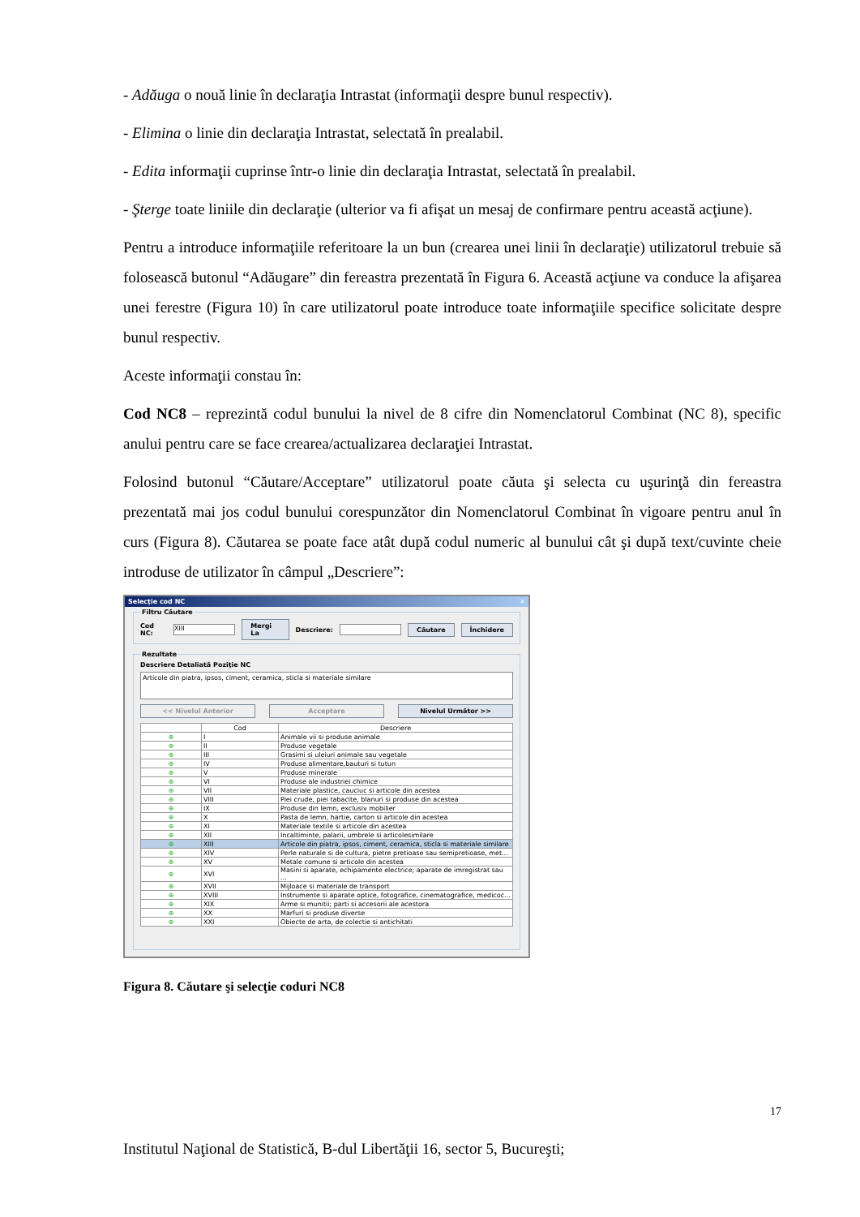- Adăuga o nouă linie în declaraţia Intrastat (informaţii despre bunul respectiv).
- Elimina o linie din declaraţia Intrastat, selectată în prealabil.
- Edita informaţii cuprinse într-o linie din declaraţia Intrastat, selectată în prealabil.
- Şterge toate liniile din declaraţie (ulterior va fi afişat un mesaj de confirmare pentru această acţiune).
Pentru a introduce informaţiile referitoare la un bun (crearea unei linii în declaraţie) utilizatorul trebuie să folosească butonul “Adăugare” din fereastra prezentată în Figura 6. Această acţiune va conduce la afişarea unei ferestre (Figura 10) în care utilizatorul poate introduce toate informaţiile specifice solicitate despre bunul respectiv.
Aceste informaţii constau în:
Cod NC8 – reprezintă codul bunului la nivel de 8 cifre din Nomenclatorul Combinat (NC 8), specific anului pentru care se face crearea/actualizarea declaraţiei Intrastat.
Folosind butonul “Căutare/Acceptare” utilizatorul poate căuta şi selecta cu uşurinţă din fereastra prezentată mai jos codul bunului corespunzător din Nomenclatorul Combinat în vigoare pentru anul în curs (Figura 8). Căutarea se poate face atât după codul numeric al bunului cât şi după text/cuvinte cheie introduse de utilizator în câmpul „Descriere”:
Selecţie cod NC ✕
Filtru Căutare
Cod NC: XIII Mergi La Descriere: Căutare Închidere
Rezultate
Descriere Detaliată Poziţie NC
Articole din piatra, ipsos, ciment, ceramica, sticla si materiale similare
<< Nivelul Anterior Acceptare Nivelul Următor >>
| | Cod | Descriere |
| --- | --- | --- |
| ⊕ | I | Animale vii si produse animale |
| ⊕ | II | Produse vegetale |
| ⊕ | III | Grasimi si uleiuri animale sau vegetale |
| ⊕ | IV | Produse alimentare,bauturi si tutun |
| ⊕ | V | Produse minerale |
| ⊕ | VI | Produse ale industriei chimice |
| ⊕ | VII | Materiale plastice, cauciuc si articole din acestea |
| ⊕ | VIII | Piei crude, piei tabacite, blanuri si produse din acestea |
| ⊕ | IX | Produse din lemn, exclusiv mobilier |
| ⊕ | X | Pasta de lemn, hartie, carton si articole din acestea |
| ⊕ | XI | Materiale textile si articole din acestea |
| ⊕ | XII | Incaltiminte, palarii, umbrele si articolesimilare |
| ⊕ | XIII | Articole din piatra, ipsos, ciment, ceramica, sticla si materiale similare |
| ⊕ | XIV | Perle naturale si de cultura, pietre pretioase sau semipretioase, met... |
| ⊕ | XV | Metale comune si articole din acestea |
| ⊕ | XVI | Masini si aparate, echipamente electrice; aparate de imregistrat sau ... |
| ⊕ | XVII | Mijloace si materiale de transport |
| ⊕ | XVIII | Instrumente si aparate optice, fotografice, cinematografice, medicoc... |
| ⊕ | XIX | Arme si munitii; parti si accesorii ale acestora |
| ⊕ | XX | Marfuri si produse diverse |
| ⊕ | XXI | Obiecte de arta, de colectie si antichitati |
Figura 8. Căutare şi selecţie coduri NC8
17
Institutul Naţional de Statistică, B-dul Libertăţii 16, sector 5, Bucureşti;